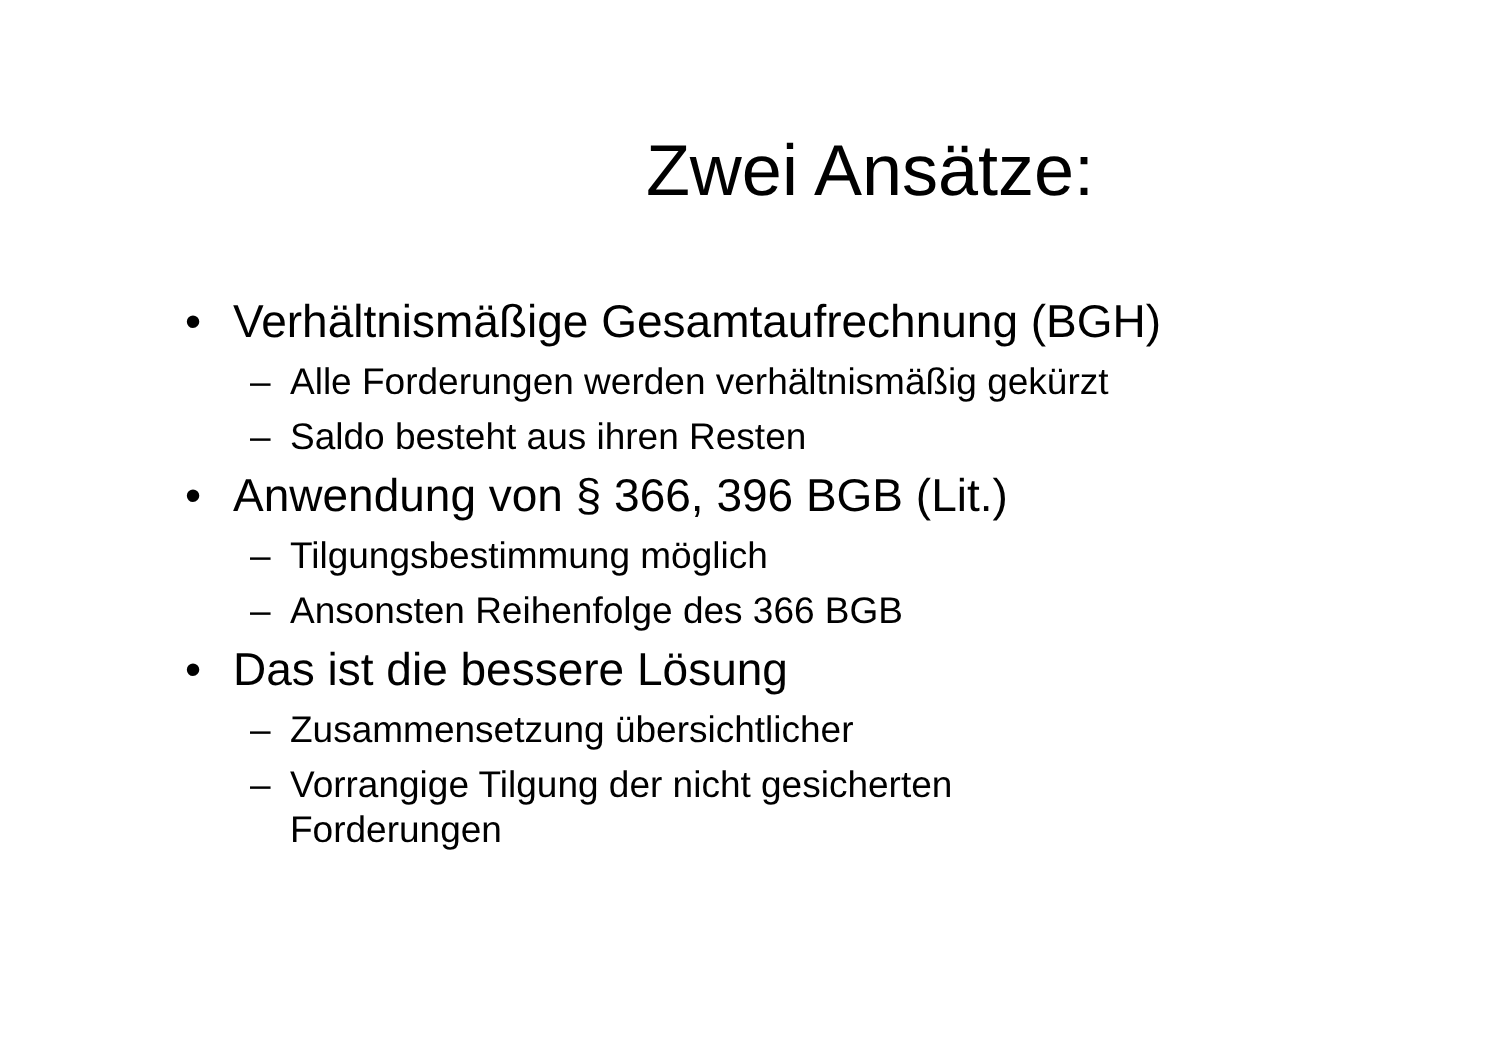Zwei Ansätze:
• Verhältnismäßige Gesamtaufrechnung (BGH)
– Alle Forderungen werden verhältnismäßig gekürzt
– Saldo besteht aus ihren Resten
• Anwendung von § 366, 396 BGB (Lit.)
– Tilgungsbestimmung möglich
– Ansonsten Reihenfolge des 366 BGB
• Das ist die bessere Lösung
– Zusammensetzung übersichtlicher
– Vorrangige Tilgung der nicht gesicherten
Forderungen